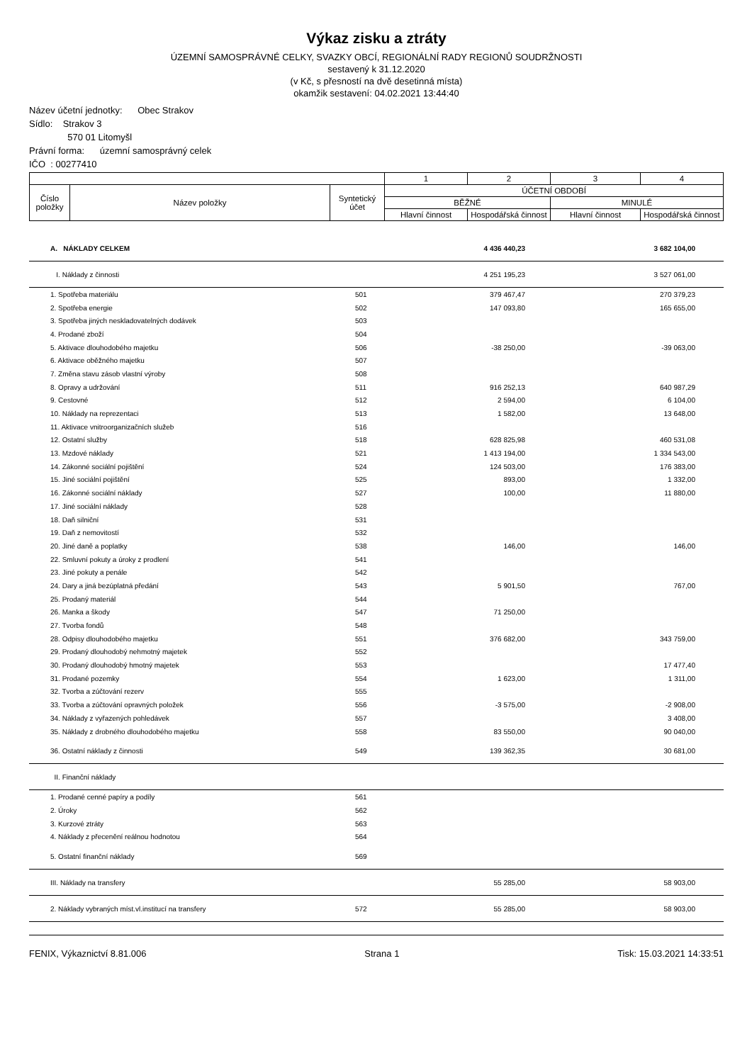Výkaz zisku a ztráty
ÚZEMNÍ SAMOSPRÁVNÉ CELKY, SVAZKY OBCÍ, REGIONÁLNÍ RADY REGIONŮ SOUDRŽNOSTI
sestavený k 31.12.2020
(v Kč, s přesností na dvě desetinná místa)
okamžik sestavení: 04.02.2021 13:44:40
Název účetní jednotky: Obec Strakov
Sídlo: Strakov 3
570 01 Litomyšl
Právní forma: územní samosprávný celek
IČO : 00277410
| | | | 1 | 2 | 3 | 4 |
| Číslo položky | Název položky | Syntetický účet | ÚČETNÍ OBDOBÍ | | | |
| | | | BĚŽNÉ | | MINULÉ | |
| | | | Hlavní činnost | Hospodářská činnost | Hlavní činnost | Hospodářská činnost |
| | A. NÁKLADY CELKEM | | 4 436 440,23 | | 3 682 104,00 | |
| | I. Náklady z činnosti | | 4 251 195,23 | | 3 527 061,00 | |
| | 1. Spotřeba materiálu | 501 | 379 467,47 | | 270 379,23 | |
| | 2. Spotřeba energie | 502 | 147 093,80 | | 165 655,00 | |
| | 3. Spotřeba jiných neskladovatelných dodávek | 503 | | | | |
| | 4. Prodané zboží | 504 | | | | |
| | 5. Aktivace dlouhodobého majetku | 506 | -38 250,00 | | -39 063,00 | |
| | 6. Aktivace oběžného majetku | 507 | | | | |
| | 7. Změna stavu zásob vlastní výroby | 508 | | | | |
| | 8. Opravy a udržování | 511 | 916 252,13 | | 640 987,29 | |
| | 9. Cestovné | 512 | 2 594,00 | | 6 104,00 | |
| | 10. Náklady na reprezentaci | 513 | 1 582,00 | | 13 648,00 | |
| | 11. Aktivace vnitroorganizačních služeb | 516 | | | | |
| | 12. Ostatní služby | 518 | 628 825,98 | | 460 531,08 | |
| | 13. Mzdové náklady | 521 | 1 413 194,00 | | 1 334 543,00 | |
| | 14. Zákonné sociální pojištění | 524 | 124 503,00 | | 176 383,00 | |
| | 15. Jiné sociální pojištění | 525 | 893,00 | | 1 332,00 | |
| | 16. Zákonné sociální náklady | 527 | 100,00 | | 11 880,00 | |
| | 17. Jiné sociální náklady | 528 | | | | |
| | 18. Daň silniční | 531 | | | | |
| | 19. Daň z nemovitostí | 532 | | | | |
| | 20. Jiné daně a poplatky | 538 | 146,00 | | 146,00 | |
| | 22. Smluvní pokuty a úroky z prodlení | 541 | | | | |
| | 23. Jiné pokuty a penále | 542 | | | | |
| | 24. Dary a jiná bezúplatná předání | 543 | 5 901,50 | | 767,00 | |
| | 25. Prodaný materiál | 544 | | | | |
| | 26. Manka a škody | 547 | 71 250,00 | | | |
| | 27. Tvorba fondů | 548 | | | | |
| | 28. Odpisy dlouhodobého majetku | 551 | 376 682,00 | | 343 759,00 | |
| | 29. Prodaný dlouhodobý nehmotný majetek | 552 | | | | |
| | 30. Prodaný dlouhodobý hmotný majetek | 553 | | | 17 477,40 | |
| | 31. Prodané pozemky | 554 | 1 623,00 | | 1 311,00 | |
| | 32. Tvorba a zúčtování rezerv | 555 | | | | |
| | 33. Tvorba a zúčtování opravných položek | 556 | -3 575,00 | | -2 908,00 | |
| | 34. Náklady z vyřazených pohledávek | 557 | | | 3 408,00 | |
| | 35. Náklady z drobného dlouhodobého majetku | 558 | 83 550,00 | | 90 040,00 | |
| | 36. Ostatní náklady z činnosti | 549 | 139 362,35 | | 30 681,00 | |
| | II. Finanční náklady | | | | | |
| | 1. Prodané cenné papíry a podíly | 561 | | | | |
| | 2. Úroky | 562 | | | | |
| | 3. Kurzové ztráty | 563 | | | | |
| | 4. Náklady z přecenění reálnou hodnotou | 564 | | | | |
| | 5. Ostatní finanční náklady | 569 | | | | |
| | III. Náklady na transfery | | 55 285,00 | | 58 903,00 | |
| | 2. Náklady vybraných míst.vl.institucí na transfery | 572 | 55 285,00 | | 58 903,00 | |
FENIX, Výkaznictví 8.81.006 Strana 1 Tisk: 15.03.2021 14:33:51